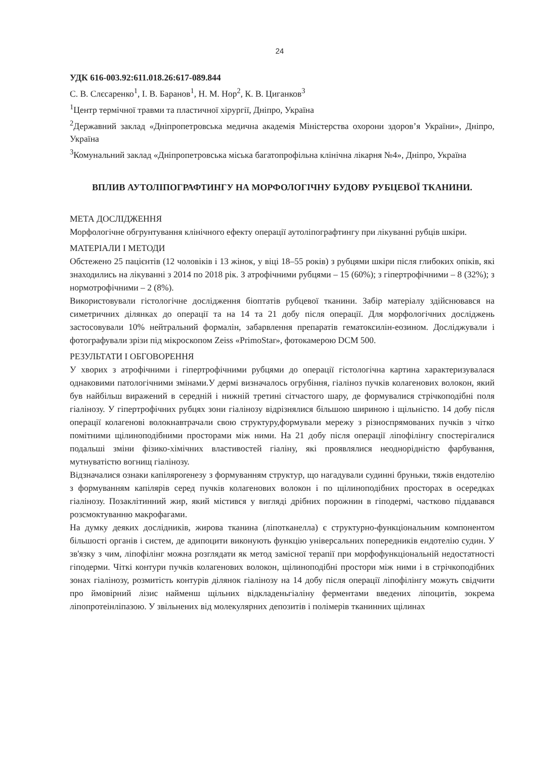24
УДК 616-003.92:611.018.26:617-089.844
С. В. Слєсаренко<sup>1</sup>, І. В. Баранов<sup>1</sup>, Н. М. Нор<sup>2</sup>, К. В. Циганков<sup>3</sup>
<sup>1</sup> Центр термічної травми та пластичної хірургії, Дніпро, Україна
<sup>2</sup> Державний заклад «Дніпропетровська медична академія Міністерства охорони здоров’я України», Дніпро, Україна
<sup>3</sup> Комунальний заклад «Дніпропетровська міська багатопрофільна клінічна лікарня №4», Дніпро, Україна
ВПЛИВ АУТОЛІПОГРАФТИНГУ НА МОРФОЛОГІЧНУ БУДОВУ РУБЦЕВОЇ ТКАНИНИ.
МЕТА ДОСЛІДЖЕННЯ
Морфологічне обгрунтування клінічного ефекту операції аутоліпографтингу при лікуванні рубців шкіри.
МАТЕРІАЛИ І МЕТОДИ
Обстежено 25 пацієнтів (12 чоловіків і 13 жінок, у віці 18–55 років) з рубцями шкіри після глибоких опіків, які знаходились на лікуванні з 2014 по 2018 рік. З атрофічними рубцями – 15 (60%); з гіпертрофічними – 8 (32%); з нормотрофічними – 2 (8%).
Використовували гістологічне дослідження біоптатів рубцевої тканини. Забір матеріалу здійснювався на симетричних ділянках до операції та на 14 та 21 добу після операції. Для морфологічних досліджень застосовували 10% нейтральний формалін, забарвлення препаратів гематоксилін-еозином. Досліджували і фотографували зрізи під мікроскопом Zeiss «PrimoStar», фотокамерою DCM 500.
РЕЗУЛЬТАТИ І ОБГОВОРЕННЯ
У хворих з атрофічними і гіпертрофічними рубцями до операції гістологічна картина характеризувалася однаковими патологічними змінами.У дермі визначалось огрубіння, гіаліноз пучків колагенових волокон, який був найбільш виражений в середній і нижній третині сітчастого шару, де формувалися стрічкоподібні поля гіалінозу. У гіпертрофічних рубцях зони гіалінозу відрізнялися більшою шириною і щільністю. 14 добу після операції колагенові волокнавтрачали свою структуру,формували мережу з різноспрямованих пучків з чітко помітними щілиноподібними просторами між ними. На 21 добу після операції ліпофілінгу спостерігалися подальші зміни фізико-хімічних властивостей гіаліну, які проявлялися неоднорідністю фарбування, мутнуватістю вогнищ гіалінозу.
Відзначалися ознаки капіляроrенезу з формуванням структур, що нагадували судинні бруньки, тяжів ендотелію з формуванням капілярів серед пучків колагенових волокон і по щілиноподібних просторах в осередках гіалінозу. Позаклітинний жир, який містився у вигляді дрібних порожнин в гіподермі, частково піддавався розсмоктуванню макрофагами.
На думку деяких дослідників, жирова тканина (ліпотканелла) є структурно-функціональним компонентом більшості органів і систем, де адипоцити виконують функцію універсальних попередників ендотелію судин. У зв'язку з чим, ліпофілінг можна розглядати як метод замісної терапії при морфофункціональній недостатності гіподерми. Чіткі контури пучків колагенових волокон, щілиноподібні простори між ними і в стрічкоподібних зонах гіалінозу, розмитість контурів ділянок гіалінозу на 14 добу після операції ліпофілінгу можуть свідчити про ймовірний лізис найменш щільних відкладеньгіаліну ферментами введених ліпоцитів, зокрема ліпопротеінліпазою. У звільнених від молекулярних депозитів і полімерів тканинних щілинах